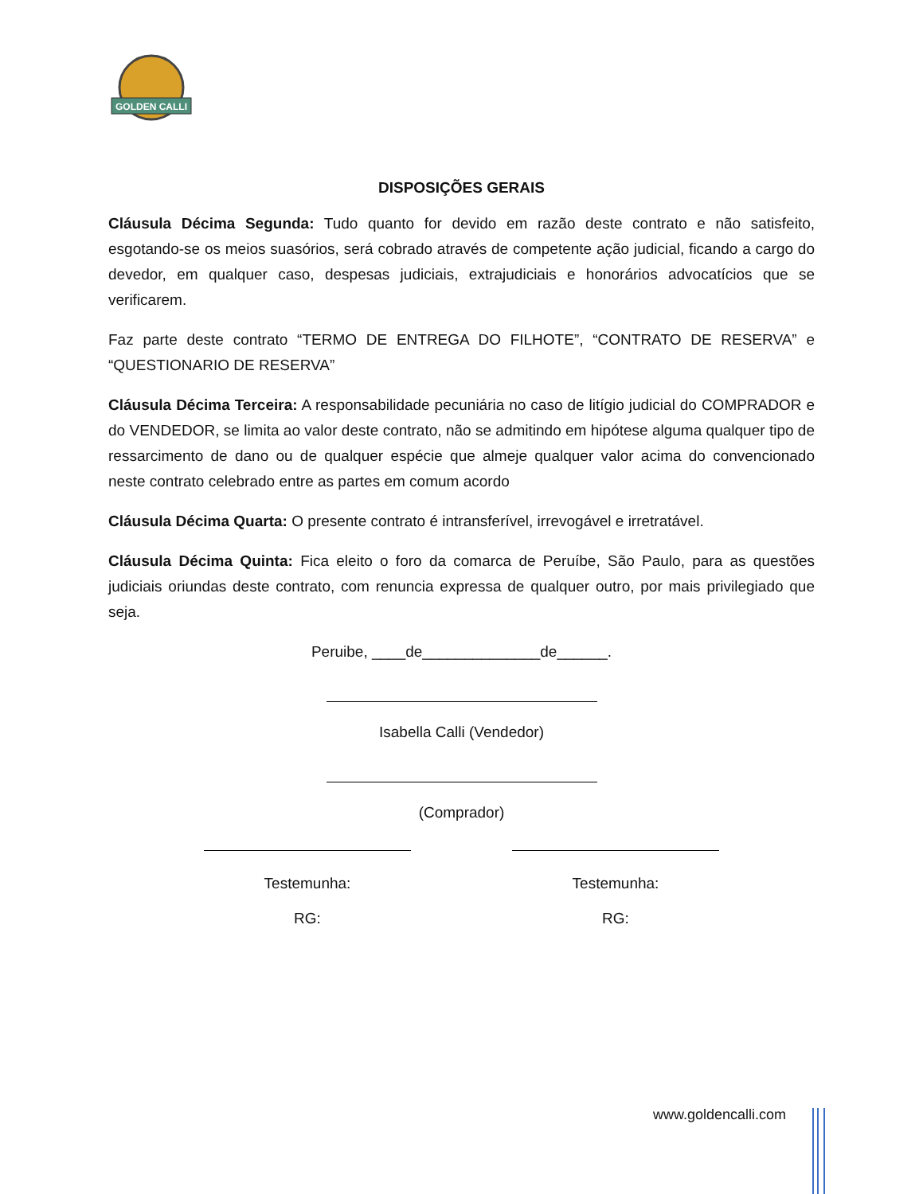GOLDEN CALLI
DISPOSIÇÕES GERAIS
Cláusula Décima Segunda: Tudo quanto for devido em razão deste contrato e não satisfeito, esgotando-se os meios suasórios, será cobrado através de competente ação judicial, ficando a cargo do devedor, em qualquer caso, despesas judiciais, extrajudiciais e honorários advocatícios que se verificarem.
Faz parte deste contrato “TERMO DE ENTREGA DO FILHOTE”, “CONTRATO DE RESERVA” e “QUESTIONARIO DE RESERVA”
Cláusula Décima Terceira: A responsabilidade pecuniária no caso de litígio judicial do COMPRADOR e do VENDEDOR, se limita ao valor deste contrato, não se admitindo em hipótese alguma qualquer tipo de ressarcimento de dano ou de qualquer espécie que almeje qualquer valor acima do convencionado neste contrato celebrado entre as partes em comum acordo
Cláusula Décima Quarta: O presente contrato é intransferível, irrevogável e irretratável.
Cláusula Décima Quinta: Fica eleito o foro da comarca de Peruíbe, São Paulo, para as questões judiciais oriundas deste contrato, com renuncia expressa de qualquer outro, por mais privilegiado que seja.
Peruibe, ____de______________de______.
Isabella Calli (Vendedor)
(Comprador)
Testemunha:
RG:
Testemunha:
RG:
www.goldencalli.com